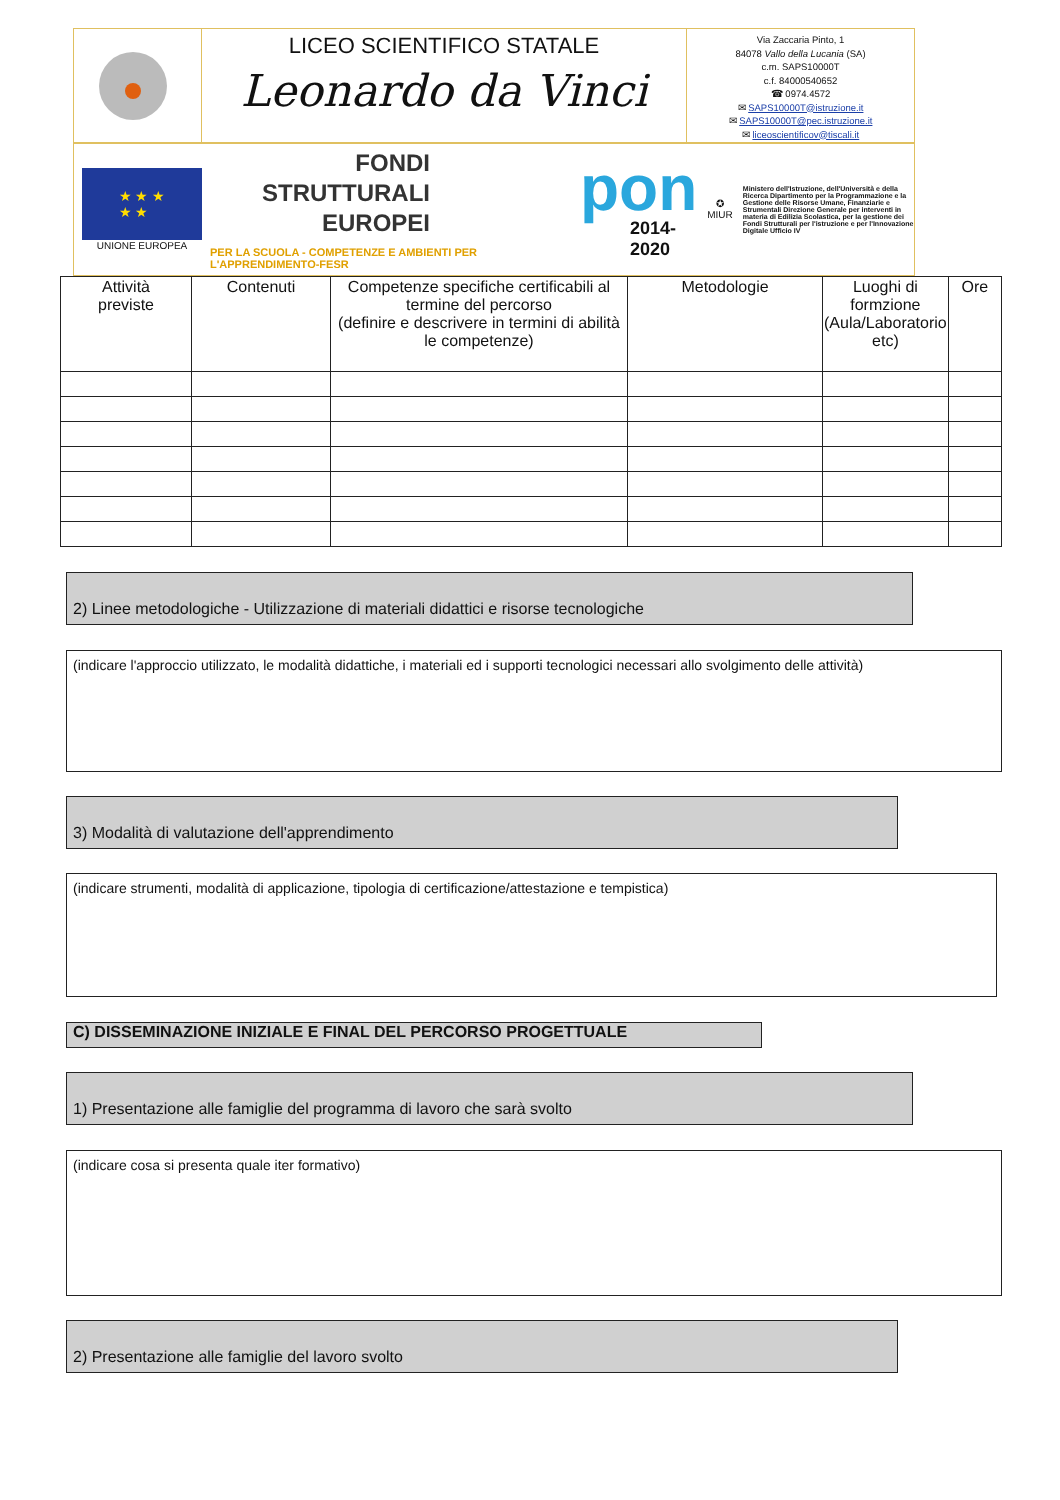LICEO SCIENTIFICO STATALE
Leonardo da Vinci
Via Zaccaria Pinto, 1
84078 Vallo della Lucania (SA)
c.m. SAPS10000T
c.f. 84000540652
☎ 0974.4572
✉ SAPS10000T@istruzione.it
✉ SAPS10000T@pec.istruzione.it
✉ liceoscientificov@tiscali.it
★ ★ ★
★ ★
UNIONE EUROPEA
FONDI
STRUTTURALI
EUROPEI
PER LA SCUOLA - COMPETENZE E AMBIENTI PER L'APPRENDIMENTO-FESR
pon
2014-2020
✪
MIUR
Ministero dell'Istruzione, dell'Università e della Ricerca Dipartimento per la Programmazione e la Gestione delle Risorse Umane, Finanziarie e Strumentali Direzione Generale per interventi in materia di Edilizia Scolastica, per la gestione dei Fondi Strutturali per l'istruzione e per l'Innovazione Digitale Ufficio IV
| Attività previste | Contenuti | Competenze specifiche certificabili al termine del percorso (definire e descrivere in termini di abilità le competenze) | Metodologie | Luoghi di formzione (Aula/Laboratorio etc) | Ore |
| --- | --- | --- | --- | --- | --- |
2) Linee metodologiche - Utilizzazione di materiali didattici e risorse tecnologiche
(indicare l'approccio utilizzato, le modalità didattiche, i materiali ed i supporti tecnologici necessari allo svolgimento delle attività)
3) Modalità di valutazione dell'apprendimento
(indicare strumenti, modalità di applicazione, tipologia di certificazione/attestazione e tempistica)
C) DISSEMINAZIONE INIZIALE E FINAL DEL PERCORSO PROGETTUALE
1) Presentazione alle famiglie del programma di lavoro che sarà svolto
(indicare cosa si presenta quale iter formativo)
2) Presentazione alle famiglie del lavoro svolto